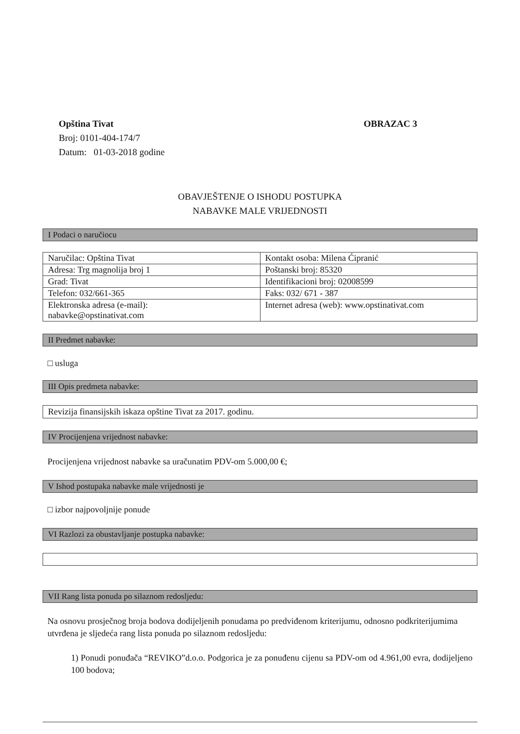Opština Tivat
Broj: 0101-404-174/7
Datum: 01-03-2018 godine
OBRAZAC 3
OBAVJEŠTENJE O ISHODU POSTUPKA
NABAVKE MALE VRIJEDNOSTI
I Podaci o naručiocu
| Naručilac: Opština Tivat | Kontakt osoba: Milena Ćipranić |
| Adresa: Trg magnolija broj 1 | Poštanski broj: 85320 |
| Grad: Tivat | Identifikacioni broj: 02008599 |
| Telefon: 032/661-365 | Faks: 032/ 671 - 387 |
| Elektronska adresa (e-mail): nabavke@opstinativat.com | Internet adresa (web): www.opstinativat.com |
II Predmet nabavke:
□ usluga
III Opis predmeta nabavke:
Revizija finansijskih iskaza opštine Tivat za 2017. godinu.
IV Procijenjena vrijednost nabavke:
Procijenjena vrijednost nabavke sa uračunatim PDV-om 5.000,00 €;
V Ishod postupaka nabavke male vrijednosti je
□ izbor najpovoljnije ponude
VI Razlozi za obustavljanje postupka nabavke:
VII Rang lista ponuda po silaznom redosljedu:
Na osnovu prosječnog broja bodova dodijeljenih ponudama po predviđenom kriterijumu, odnosno podkriterijumima utvrđena je sljedeća rang lista ponuda po silaznom redosljedu:
1) Ponudi ponuđača “REVIKO”d.o.o. Podgorica je za ponuđenu cijenu sa PDV-om od 4.961,00 evra, dodijeljeno 100 bodova;